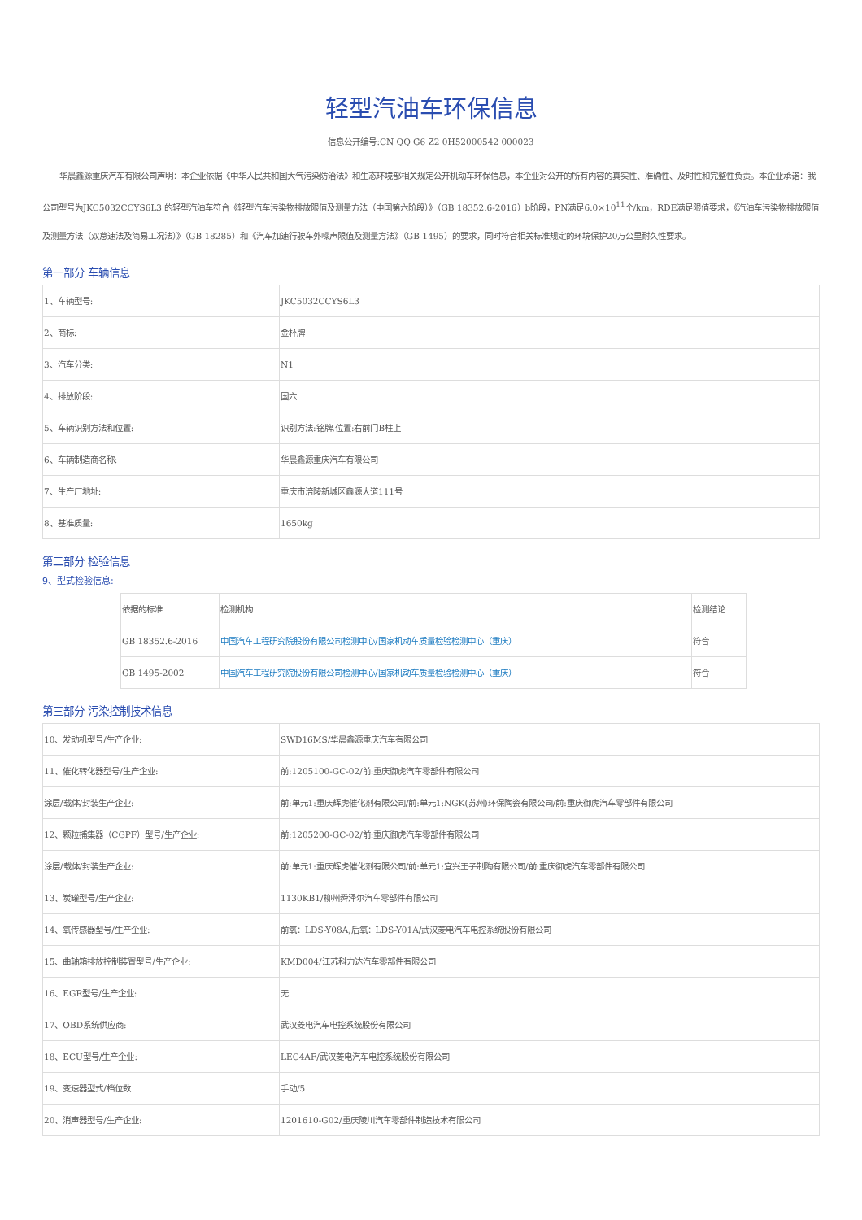轻型汽油车环保信息
信息公开编号:CN QQ G6 Z2 0H52000542 000023
华晨鑫源重庆汽车有限公司声明：本企业依据《中华人民共和国大气污染防治法》和生态环境部相关规定公开机动车环保信息，本企业对公开的所有内容的真实性、准确性、及时性和完整性负责。本企业承诺：我公司型号为JKC5032CCYS6L3 的轻型汽油车符合《轻型汽车污染物排放限值及测量方法（中国第六阶段）》（GB 18352.6-2016）b阶段，PN满足6.0×10<sup>11</sup>个/km，RDE满足限值要求，《汽油车污染物排放限值及测量方法（双怠速法及简易工况法）》（GB 18285）和《汽车加速行驶车外噪声限值及测量方法》（GB 1495）的要求，同时符合相关标准规定的环境保护20万公里耐久性要求。
第一部分 车辆信息
| 1、车辆型号: | JKC5032CCYS6L3 |
| 2、商标: | 金杯牌 |
| 3、汽车分类: | N1 |
| 4、排放阶段: | 国六 |
| 5、车辆识别方法和位置: | 识别方法:铭牌,位置:右前门B柱上 |
| 6、车辆制造商名称: | 华晨鑫源重庆汽车有限公司 |
| 7、生产厂地址: | 重庆市涪陵新城区鑫源大道111号 |
| 8、基准质量: | 1650kg |
第二部分 检验信息
9、型式检验信息:
| 依据的标准 | 检测机构 | 检测结论 |
| --- | --- | --- |
| GB 18352.6-2016 | 中国汽车工程研究院股份有限公司检测中心/国家机动车质量检验检测中心（重庆） | 符合 |
| GB 1495-2002 | 中国汽车工程研究院股份有限公司检测中心/国家机动车质量检验检测中心（重庆） | 符合 |
第三部分 污染控制技术信息
| 10、发动机型号/生产企业: | SWD16MS/华晨鑫源重庆汽车有限公司 |
| 11、催化转化器型号/生产企业: | 前:1205100-GC-02/前:重庆御虎汽车零部件有限公司 |
| 涂层/载体/封装生产企业: | 前:单元1:重庆辉虎催化剂有限公司/前:单元1:NGK(苏州)环保陶瓷有限公司/前:重庆御虎汽车零部件有限公司 |
| 12、颗粒捕集器（CGPF）型号/生产企业: | 前:1205200-GC-02/前:重庆御虎汽车零部件有限公司 |
| 涂层/载体/封装生产企业: | 前:单元1:重庆辉虎催化剂有限公司/前:单元1:宜兴王子制陶有限公司/前:重庆御虎汽车零部件有限公司 |
| 13、炭罐型号/生产企业: | 1130KB1/柳州舜泽尔汽车零部件有限公司 |
| 14、氧传感器型号/生产企业: | 前氧：LDS-Y08A,后氧：LDS-Y01A/武汉菱电汽车电控系统股份有限公司 |
| 15、曲轴箱排放控制装置型号/生产企业: | KMD004/江苏科力达汽车零部件有限公司 |
| 16、EGR型号/生产企业: | 无 |
| 17、OBD系统供应商: | 武汉菱电汽车电控系统股份有限公司 |
| 18、ECU型号/生产企业: | LEC4AF/武汉菱电汽车电控系统股份有限公司 |
| 19、变速器型式/档位数 | 手动/5 |
| 20、消声器型号/生产企业: | 1201610-G02/重庆陵川汽车零部件制造技术有限公司 |